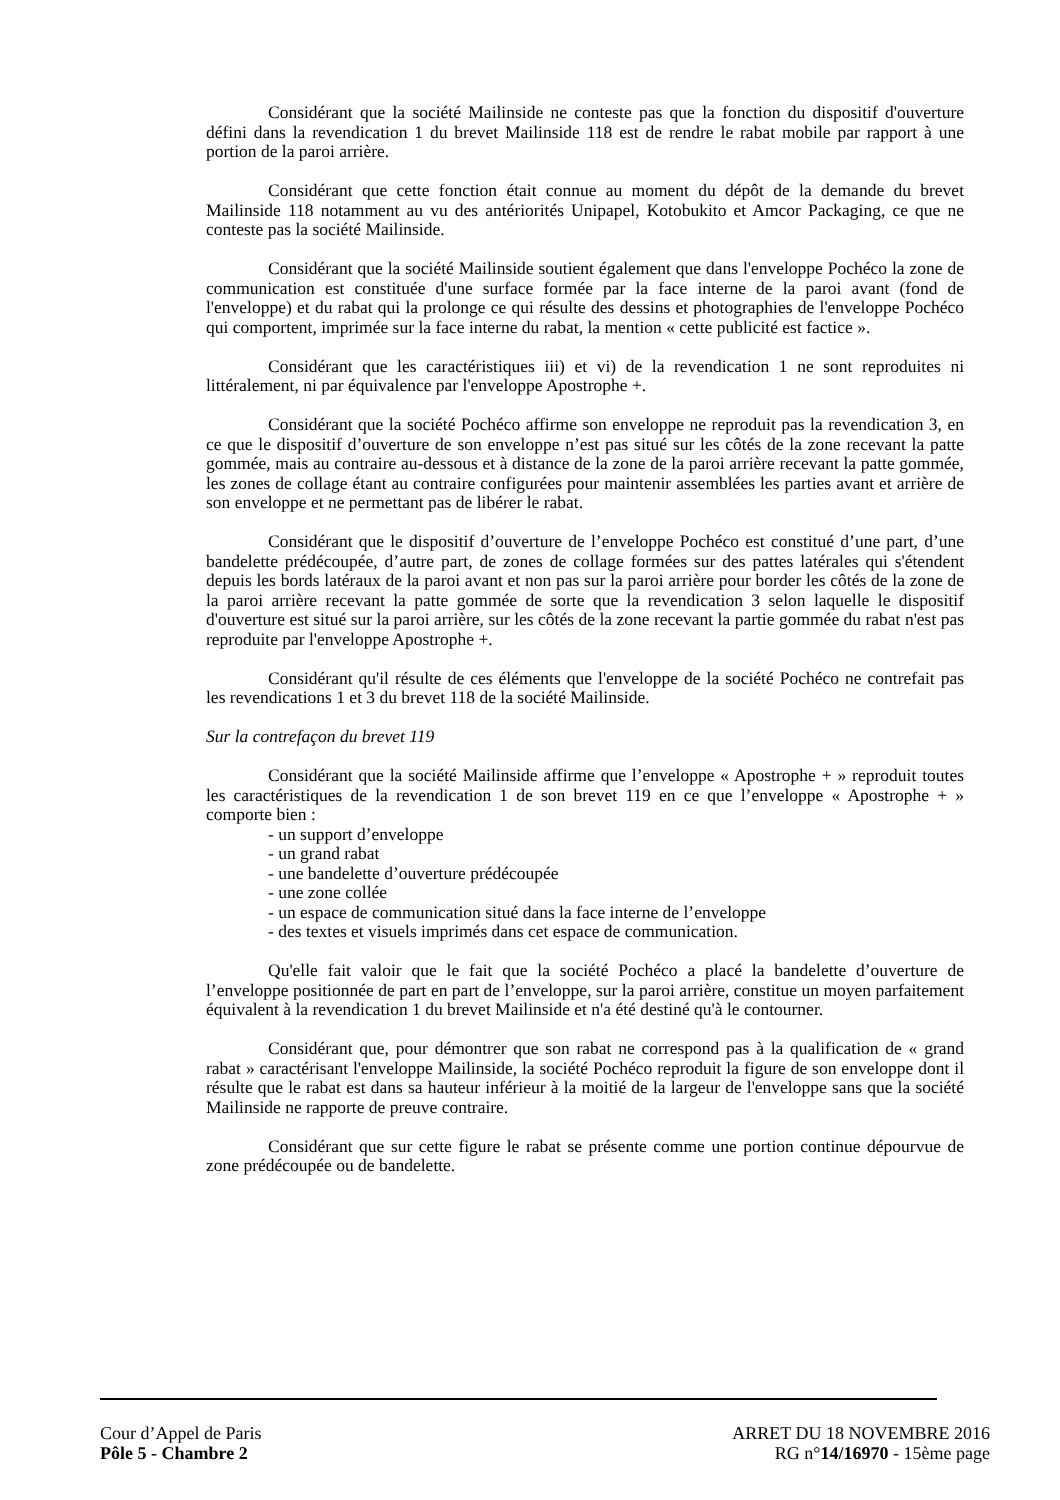Considérant que la société Mailinside ne conteste pas que la fonction du dispositif d'ouverture défini dans la revendication 1 du brevet Mailinside 118 est de rendre le rabat mobile par rapport à une portion de la paroi arrière.
Considérant que cette fonction était connue au moment du dépôt de la demande du brevet Mailinside 118 notamment au vu des antériorités Unipapel, Kotobukito et Amcor Packaging, ce que ne conteste pas la société Mailinside.
Considérant que la société Mailinside soutient également que dans l'enveloppe Pochéco la zone de communication est constituée d'une surface formée par la face interne de la paroi avant (fond de l'enveloppe) et du rabat qui la prolonge ce qui résulte des dessins et photographies de l'enveloppe Pochéco qui comportent, imprimée sur la face interne du rabat, la mention « cette publicité est factice ».
Considérant que les caractéristiques iii) et vi) de la revendication 1 ne sont reproduites ni littéralement, ni par équivalence par l'enveloppe Apostrophe +.
Considérant que la société Pochéco affirme son enveloppe ne reproduit pas la revendication 3, en ce que le dispositif d’ouverture de son enveloppe n’est pas situé sur les côtés de la zone recevant la patte gommée, mais au contraire au-dessous et à distance de la zone de la paroi arrière recevant la patte gommée, les zones de collage étant au contraire configurées pour maintenir assemblées les parties avant et arrière de son enveloppe et ne permettant pas de libérer le rabat.
Considérant que le dispositif d’ouverture de l’enveloppe Pochéco est constitué d’une part, d’une bandelette prédécoupée, d’autre part, de zones de collage formées sur des pattes latérales qui s'étendent depuis les bords latéraux de la paroi avant et non pas sur la paroi arrière pour border les côtés de la zone de la paroi arrière recevant la patte gommée de sorte que la revendication 3 selon laquelle le dispositif d'ouverture est situé sur la paroi arrière, sur les côtés de la zone recevant la partie gommée du rabat n'est pas reproduite par l'enveloppe Apostrophe +.
Considérant qu'il résulte de ces éléments que l'enveloppe de la société Pochéco ne contrefait pas les revendications 1 et 3 du brevet 118 de la société Mailinside.
Sur la contrefaçon du brevet 119
Considérant que la société Mailinside affirme que l’enveloppe « Apostrophe + » reproduit toutes les caractéristiques de la revendication 1 de son brevet 119 en ce que l’enveloppe « Apostrophe + » comporte bien :
- un support d’enveloppe
- un grand rabat
- une bandelette d’ouverture prédécoupée
- une zone collée
- un espace de communication situé dans la face interne de l’enveloppe
- des textes et visuels imprimés dans cet espace de communication.
Qu'elle fait valoir que le fait que la société Pochéco a placé la bandelette d’ouverture de l’enveloppe positionnée de part en part de l’enveloppe, sur la paroi arrière, constitue un moyen parfaitement équivalent à la revendication 1 du brevet Mailinside et n'a été destiné qu'à le contourner.
Considérant que, pour démontrer que son rabat ne correspond pas à la qualification de « grand rabat » caractérisant l'enveloppe Mailinside, la société Pochéco reproduit la figure de son enveloppe dont il résulte que le rabat est dans sa hauteur inférieur à la moitié de la largeur de l'enveloppe sans que la société Mailinside ne rapporte de preuve contraire.
Considérant que sur cette figure le rabat se présente comme une portion continue dépourvue de zone prédécoupée ou de bandelette.
Cour d’Appel de Paris
Pôle 5 - Chambre 2
ARRET DU 18 NOVEMBRE 2016
RG n°14/16970 - 15ème page